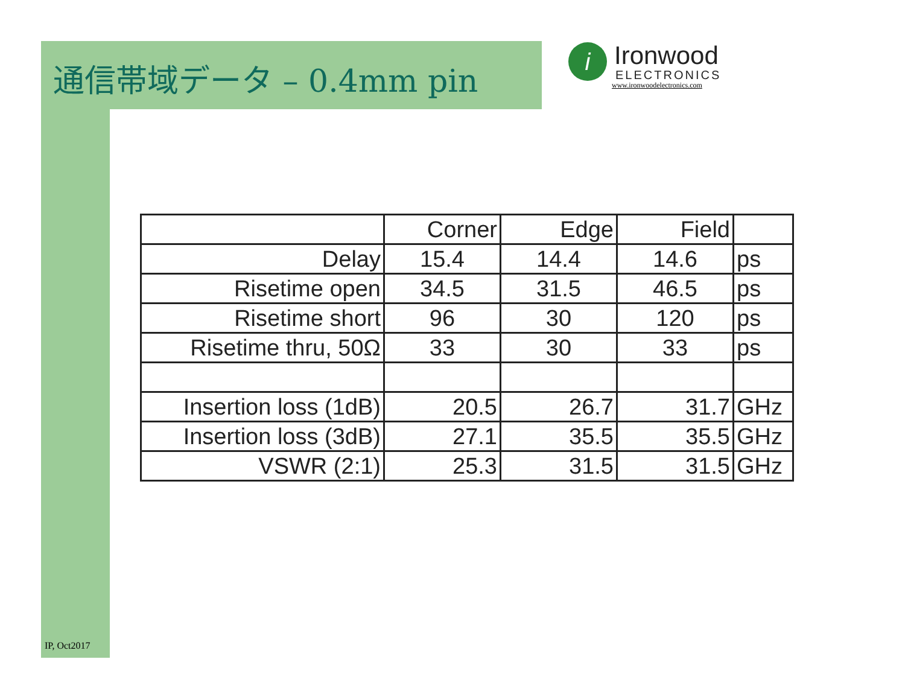通信帯域データ – 0.4mm pin
i
Ironwood
ELECTRONICS
www.ironwoodelectronics.com
| | Corner | Edge | Field | |
| Delay | 15.4 | 14.4 | 14.6 | ps |
| Risetime open | 34.5 | 31.5 | 46.5 | ps |
| Risetime short | 96 | 30 | 120 | ps |
| Risetime thru, 50Ω | 33 | 30 | 33 | ps |
| Insertion loss (1dB) | 20.5 | 26.7 | 31.7 | GHz |
| Insertion loss (3dB) | 27.1 | 35.5 | 35.5 | GHz |
| VSWR (2:1) | 25.3 | 31.5 | 31.5 | GHz |
IP, Oct2017